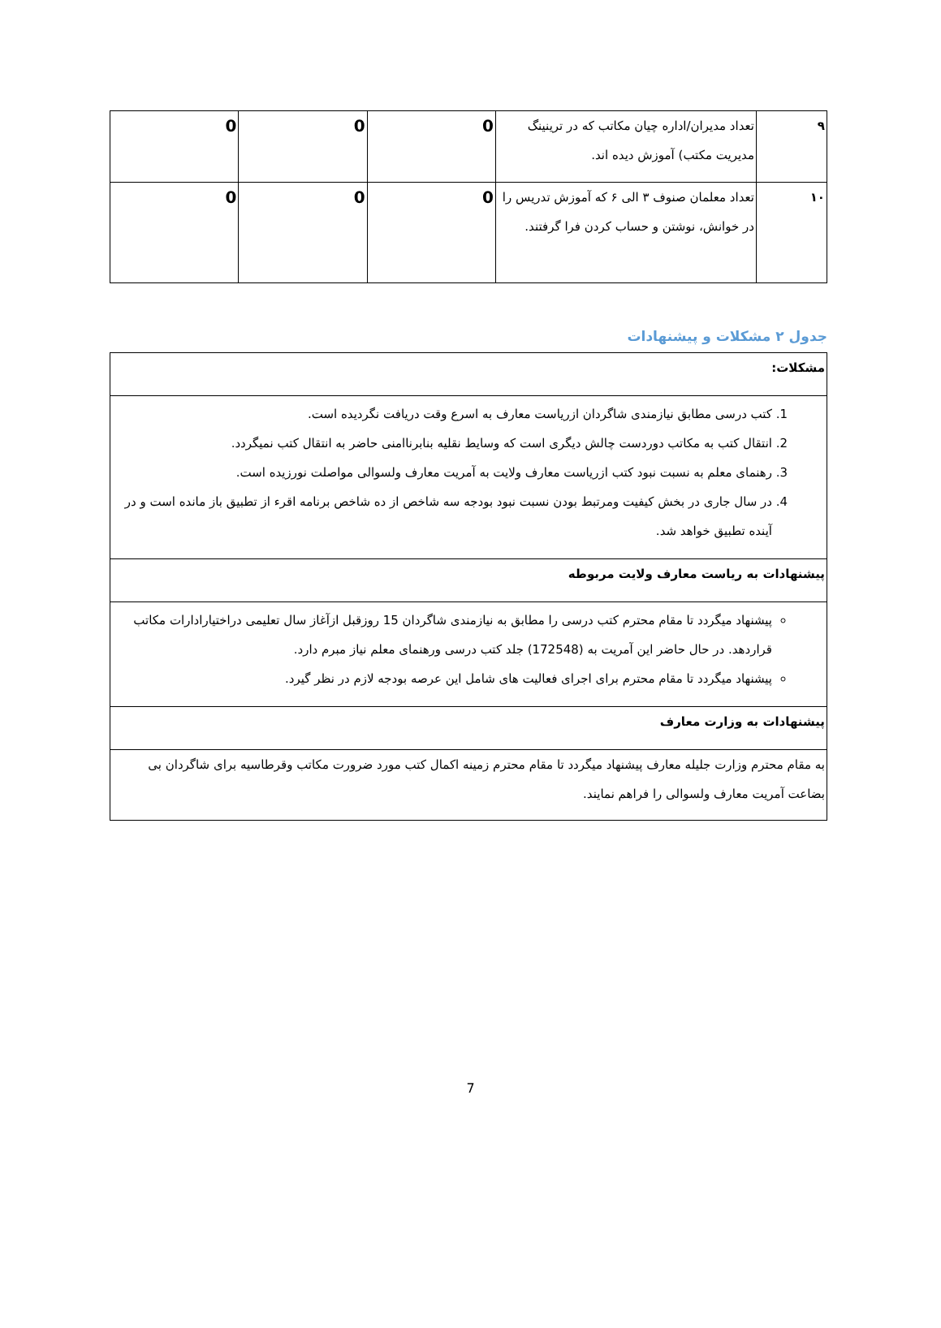| ۹ | تعداد مدیران/اداره چیان مکاتب که در ترینینگ مدیریت مکتب) آموزش دیده اند. | 0 | 0 | 0 |
| ۱۰ | تعداد معلمان صنوف ۳ الی ۶ که آموزش تدریس را در خوانش، نوشتن و حساب کردن فرا گرفتند. | 0 | 0 | 0 |
جدول ۲ مشکلات و پیشنهادات
| مشکلات: |
| 1. کتب درسی مطابق نیازمندی شاگردان ازریاست معارف به اسرع وقت دریافت نگردیده است. 2. انتقال کتب به مکاتب دوردست چالش دیگری است که وسایط نقلیه بنابرناامنی حاضر به انتقال کتب نمیگردد. 3. رهنمای معلم به نسبت نبود کتب ازریاست معارف ولایت به آمریت معارف ولسوالی مواصلت نورزیده است. 4. در سال جاری در بخش کیفیت ومرتبط بودن نسبت نبود بودجه سه شاخص از ده شاخص برنامه اقرء از تطبیق باز مانده است و در آینده تطبیق خواهد شد. |
| پیشنهادات به ریاست معارف ولایت مربوطه |
| پیشنهاد میگردد تا مقام محترم کتب درسی را مطابق به نیازمندی شاگردان 15 روزقبل ازآغاز سال تعلیمی دراختیارادارات مکاتب قراردهد. در حال حاضر این آمریت به (172548) جلد کتب درسی ورهنمای معلم نیاز مبرم دارد. پیشنهاد میگردد تا مقام محترم برای اجرای فعالیت های شامل این عرصه بودجه لازم در نظر گیرد. |
| پیشنهادات به وزارت معارف |
| به مقام محترم وزارت جلیله معارف پیشنهاد میگردد تا مقام محترم زمینه اکمال کتب مورد ضرورت مکاتب وقرطاسیه برای شاگردان بی بضاعت آمریت معارف ولسوالی را فراهم نمایند. |
7